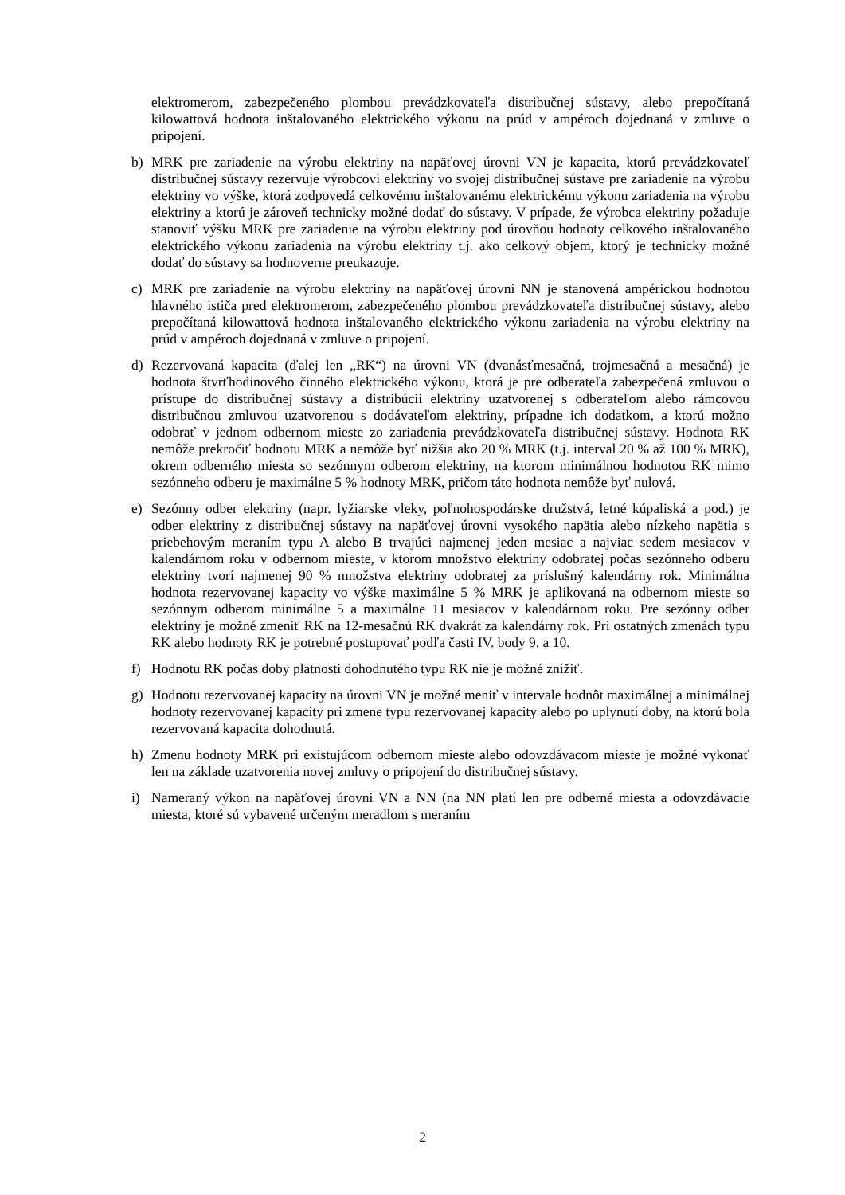elektromerom, zabezpečeného plombou prevádzkovateľa distribučnej sústavy, alebo prepočítaná kilowattová hodnota inštalovaného elektrického výkonu na prúd v ampéroch dojednaná v zmluve o pripojení.
b) MRK pre zariadenie na výrobu elektriny na napäťovej úrovni VN je kapacita, ktorú prevádzkovateľ distribučnej sústavy rezervuje výrobcovi elektriny vo svojej distribučnej sústave pre zariadenie na výrobu elektriny vo výške, ktorá zodpovedá celkovému inštalovanému elektrickému výkonu zariadenia na výrobu elektriny a ktorú je zároveň technicky možné dodať do sústavy. V prípade, že výrobca elektriny požaduje stanoviť výšku MRK pre zariadenie na výrobu elektriny pod úrovňou hodnoty celkového inštalovaného elektrického výkonu zariadenia na výrobu elektriny t.j. ako celkový objem, ktorý je technicky možné dodať do sústavy sa hodnoverne preukazuje.
c) MRK pre zariadenie na výrobu elektriny na napäťovej úrovni NN je stanovená ampérickou hodnotou hlavného ističa pred elektromerom, zabezpečeného plombou prevádzkovateľa distribučnej sústavy, alebo prepočítaná kilowattová hodnota inštalovaného elektrického výkonu zariadenia na výrobu elektriny na prúd v ampéroch dojednaná v zmluve o pripojení.
d) Rezervovaná kapacita (ďalej len „RK“) na úrovni VN (dvanásťmesačná, trojmesačná a mesačná) je hodnota štvrťhodinového činného elektrického výkonu, ktorá je pre odberateľa zabezpečená zmluvou o prístupe do distribučnej sústavy a distribúcii elektriny uzatvorenej s odberateľom alebo rámcovou distribučnou zmluvou uzatvorenou s dodávateľom elektriny, prípadne ich dodatkom, a ktorú možno odobrať v jednom odbernom mieste zo zariadenia prevádzkovateľa distribučnej sústavy. Hodnota RK nemôže prekročiť hodnotu MRK a nemôže byť nižšia ako 20 % MRK (t.j. interval 20 % až 100 % MRK), okrem odberného miesta so sezónnym odberom elektriny, na ktorom minimálnou hodnotou RK mimo sezónneho odberu je maximálne 5 % hodnoty MRK, pričom táto hodnota nemôže byť nulová.
e) Sezónny odber elektriny (napr. lyžiarske vleky, poľnohospodárske družstvá, letné kúpaliská a pod.) je odber elektriny z distribučnej sústavy na napäťovej úrovni vysokého napätia alebo nízkeho napätia s priebehovým meraním typu A alebo B trvajúci najmenej jeden mesiac a najviac sedem mesiacov v kalendárnom roku v odbernom mieste, v ktorom množstvo elektriny odobratej počas sezónneho odberu elektriny tvorí najmenej 90 % množstva elektriny odobratej za príslušný kalendárny rok. Minimálna hodnota rezervovanej kapacity vo výške maximálne 5 % MRK je aplikovaná na odbernom mieste so sezónnym odberom minimálne 5 a maximálne 11 mesiacov v kalendárnom roku. Pre sezónny odber elektriny je možné zmeniť RK na 12-mesačnú RK dvakrát za kalendárny rok. Pri ostatných zmenách typu RK alebo hodnoty RK je potrebné postupovať podľa časti IV. body 9. a 10.
f) Hodnotu RK počas doby platnosti dohodnutého typu RK nie je možné znížiť.
g) Hodnotu rezervovanej kapacity na úrovni VN je možné meniť v intervale hodnôt maximálnej a minimálnej hodnoty rezervovanej kapacity pri zmene typu rezervovanej kapacity alebo po uplynutí doby, na ktorú bola rezervovaná kapacita dohodnutá.
h) Zmenu hodnoty MRK pri existujúcom odbernom mieste alebo odovzdávacom mieste je možné vykonať len na základe uzatvorenia novej zmluvy o pripojení do distribučnej sústavy.
i) Nameraný výkon na napäťovej úrovni VN a NN (na NN platí len pre odberné miesta a odovzdávacie miesta, ktoré sú vybavené určeným meradlom s meraním
2